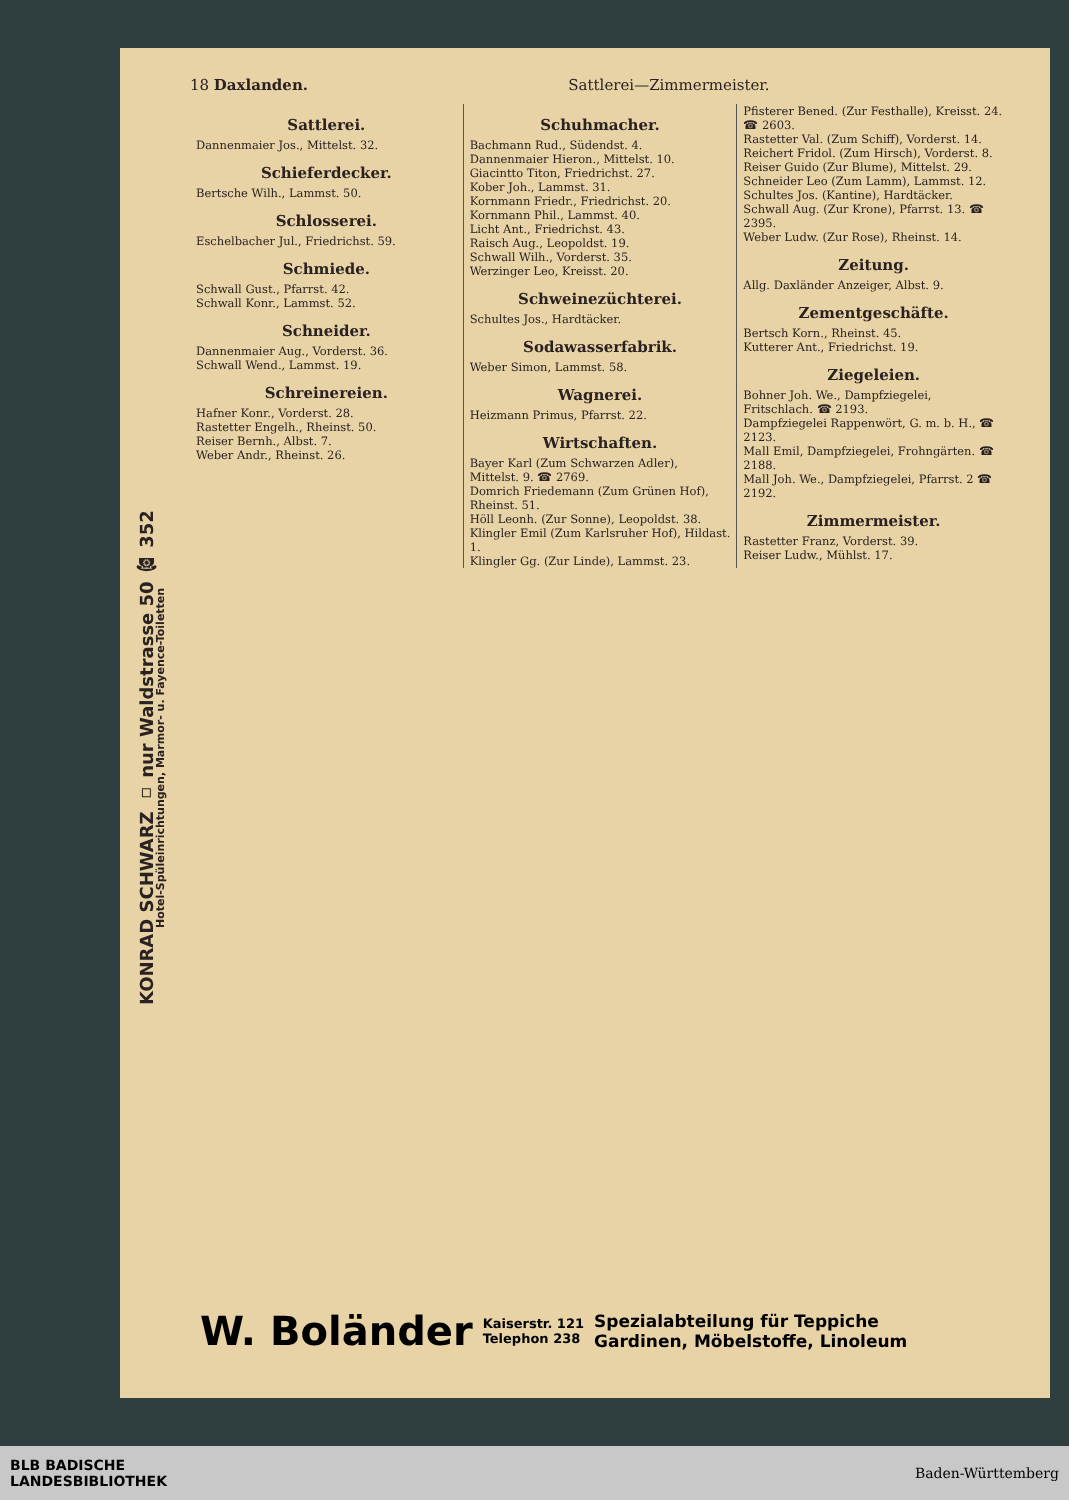KONRAD SCHWARZ ▫ nur Waldstrasse 50 ☎ 352
Hotel-Spüleinrichtungen, Marmor- u. Fayence-Toiletten
18 Daxlanden. Sattlerei—Zimmermeister.
Sattlerei.
Dannenmaier Jos., Mittelst. 32.
Schieferdecker.
Bertsche Wilh., Lammst. 50.
Schlosserei.
Eschelbacher Jul., Friedrichst. 59.
Schmiede.
Schwall Gust., Pfarrst. 42.
Schwall Konr., Lammst. 52.
Schneider.
Dannenmaier Aug., Vorderst. 36.
Schwall Wend., Lammst. 19.
Schreinereien.
Hafner Konr., Vorderst. 28.
Rastetter Engelh., Rheinst. 50.
Reiser Bernh., Albst. 7.
Weber Andr., Rheinst. 26.
Schuhmacher.
Bachmann Rud., Südendst. 4.
Dannenmaier Hieron., Mittelst. 10.
Giacintto Titon, Friedrichst. 27.
Kober Joh., Lammst. 31.
Kornmann Friedr., Friedrichst. 20.
Kornmann Phil., Lammst. 40.
Licht Ant., Friedrichst. 43.
Raisch Aug., Leopoldst. 19.
Schwall Wilh., Vorderst. 35.
Werzinger Leo, Kreisst. 20.
Schweinezüchterei.
Schultes Jos., Hardtäcker.
Sodawasserfabrik.
Weber Simon, Lammst. 58.
Wagnerei.
Heizmann Primus, Pfarrst. 22.
Wirtschaften.
Bayer Karl (Zum Schwarzen Adler), Mittelst. 9. ☎ 2769.
Domrich Friedemann (Zum Grünen Hof), Rheinst. 51.
Höll Leonh. (Zur Sonne), Leopoldst. 38.
Klingler Emil (Zum Karlsruher Hof), Hildast. 1.
Klingler Gg. (Zur Linde), Lammst. 23.
Pfisterer Bened. (Zur Festhalle), Kreisst. 24. ☎ 2603.
Rastetter Val. (Zum Schiff), Vorderst. 14.
Reichert Fridol. (Zum Hirsch), Vorderst. 8.
Reiser Guido (Zur Blume), Mittelst. 29.
Schneider Leo (Zum Lamm), Lammst. 12.
Schultes Jos. (Kantine), Hardtäcker.
Schwall Aug. (Zur Krone), Pfarrst. 13. ☎ 2395.
Weber Ludw. (Zur Rose), Rheinst. 14.
Zeitung.
Allg. Daxländer Anzeiger, Albst. 9.
Zementgeschäfte.
Bertsch Korn., Rheinst. 45.
Kutterer Ant., Friedrichst. 19.
Ziegeleien.
Bohner Joh. We., Dampfziegelei, Fritschlach. ☎ 2193.
Dampfziegelei Rappenwört, G. m. b. H., ☎ 2123.
Mall Emil, Dampfziegelei, Frohngärten. ☎ 2188.
Mall Joh. We., Dampfziegelei, Pfarrst. 2 ☎ 2192.
Zimmermeister.
Rastetter Franz, Vorderst. 39.
Reiser Ludw., Mühlst. 17.
W. Boländer Kaiserstr. 121
Telephon 238 Spezialabteilung für Teppiche
Gardinen, Möbelstoffe, Linoleum
BLB BADISCHE
LANDESBIBLIOTHEK Baden-Württemberg